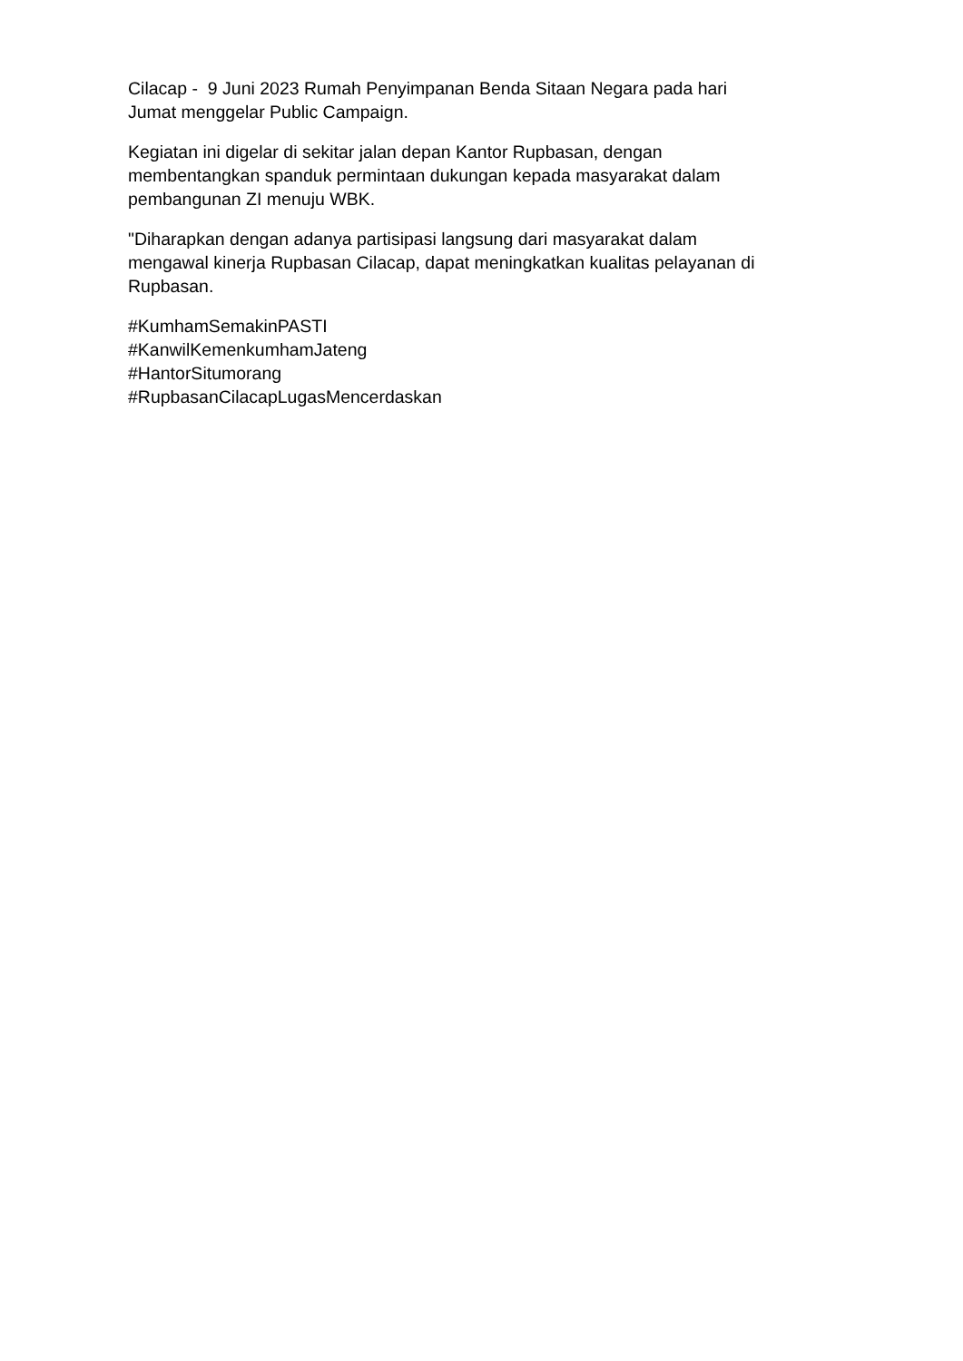Cilacap - 9 Juni 2023 Rumah Penyimpanan Benda Sitaan Negara pada hari
Jumat menggelar Public Campaign.
Kegiatan ini digelar di sekitar jalan depan Kantor Rupbasan, dengan
membentangkan spanduk permintaan dukungan kepada masyarakat dalam
pembangunan ZI menuju WBK.
"Diharapkan dengan adanya partisipasi langsung dari masyarakat dalam
mengawal kinerja Rupbasan Cilacap, dapat meningkatkan kualitas pelayanan di
Rupbasan.
#KumhamSemakinPASTI
#KanwilKemenkumhamJateng
#HantorSitumorang
#RupbasanCilacapLugasMencerdaskan